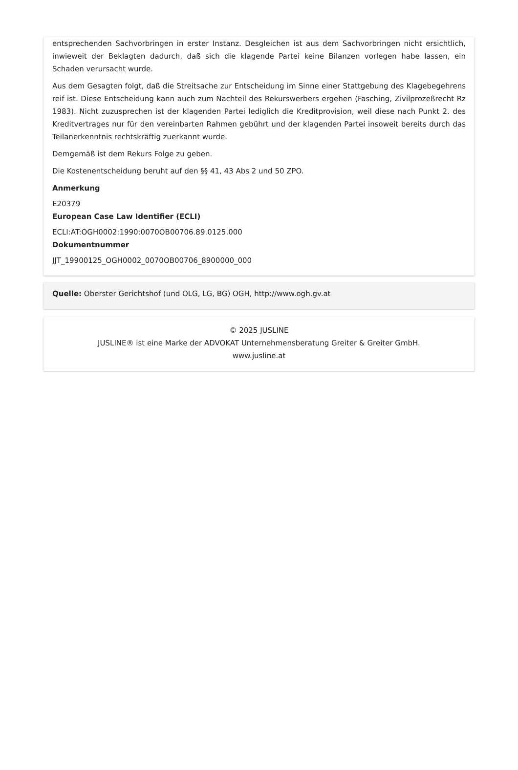entsprechenden Sachvorbringen in erster Instanz. Desgleichen ist aus dem Sachvorbringen nicht ersichtlich, inwieweit der Beklagten dadurch, daß sich die klagende Partei keine Bilanzen vorlegen habe lassen, ein Schaden verursacht wurde.
Aus dem Gesagten folgt, daß die Streitsache zur Entscheidung im Sinne einer Stattgebung des Klagebegehrens reif ist. Diese Entscheidung kann auch zum Nachteil des Rekurswerbers ergehen (Fasching, Zivilprozeßrecht Rz 1983). Nicht zuzusprechen ist der klagenden Partei lediglich die Kreditprovision, weil diese nach Punkt 2. des Kreditvertrages nur für den vereinbarten Rahmen gebührt und der klagenden Partei insoweit bereits durch das Teilanerkenntnis rechtskräftig zuerkannt wurde.
Demgemäß ist dem Rekurs Folge zu geben.
Die Kostenentscheidung beruht auf den §§ 41, 43 Abs 2 und 50 ZPO.
Anmerkung
E20379
European Case Law Identifier (ECLI)
ECLI:AT:OGH0002:1990:0070OB00706.89.0125.000
Dokumentnummer
JJT_19900125_OGH0002_0070OB00706_8900000_000
Quelle: Oberster Gerichtshof (und OLG, LG, BG) OGH, http://www.ogh.gv.at
© 2025 JUSLINE
JUSLINE® ist eine Marke der ADVOKAT Unternehmensberatung Greiter & Greiter GmbH.
www.jusline.at